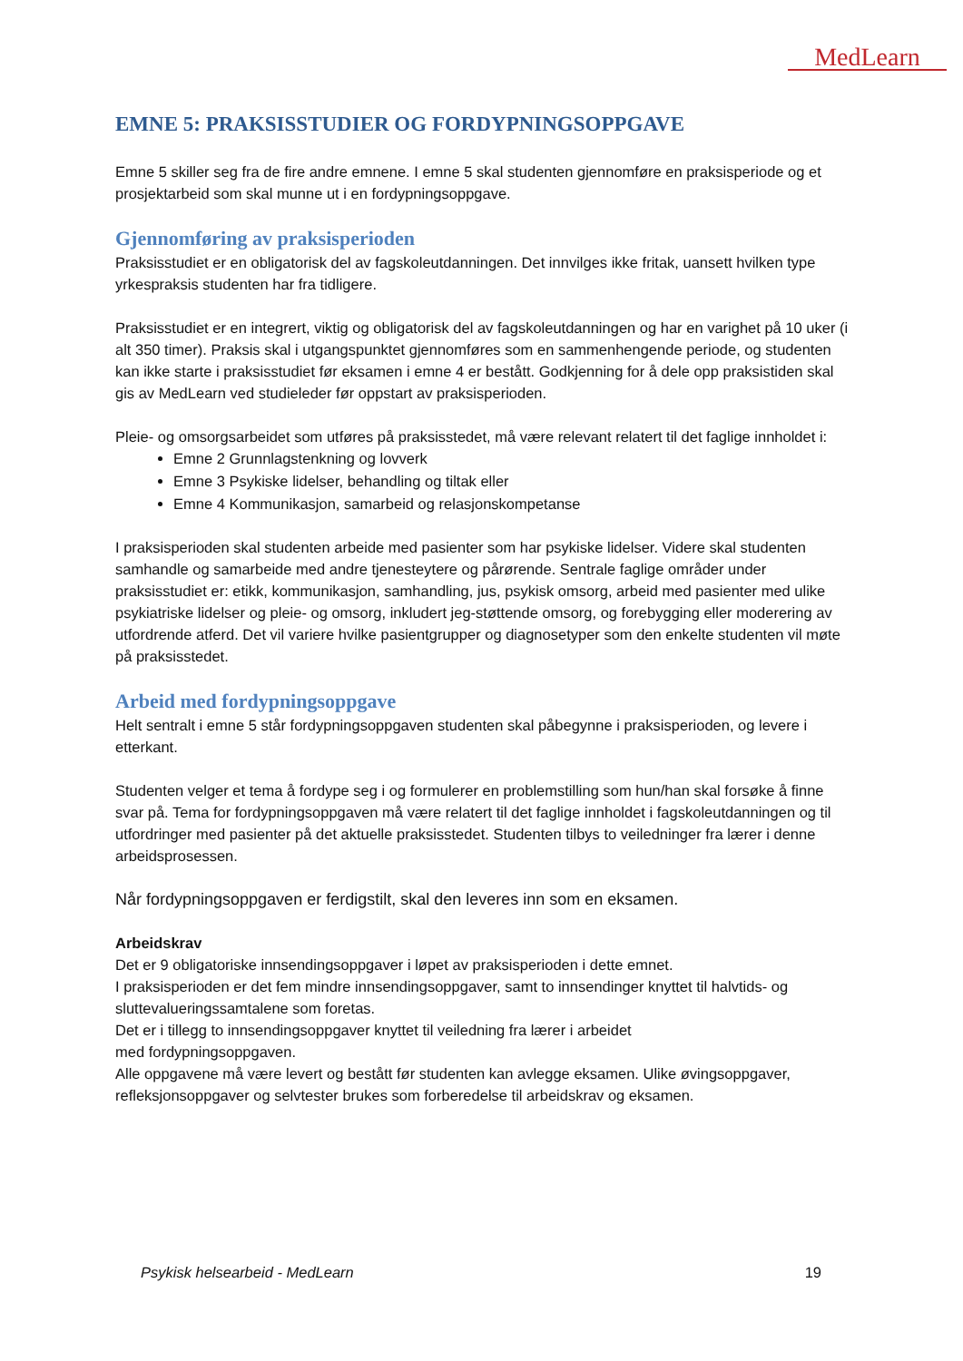MedLearn
EMNE 5: PRAKSISSTUDIER OG FORDYPNINGSOPPGAVE
Emne 5 skiller seg fra de fire andre emnene. I emne 5 skal studenten gjennomføre en praksisperiode og et prosjektarbeid som skal munne ut i en fordypningsoppgave.
Gjennomføring av praksisperioden
Praksisstudiet er en obligatorisk del av fagskoleutdanningen. Det innvilges ikke fritak, uansett hvilken type yrkespraksis studenten har fra tidligere.
Praksisstudiet er en integrert, viktig og obligatorisk del av fagskoleutdanningen og har en varighet på 10 uker (i alt 350 timer). Praksis skal i utgangspunktet gjennomføres som en sammenhengende periode, og studenten kan ikke starte i praksisstudiet før eksamen i emne 4 er bestått. Godkjenning for å dele opp praksistiden skal gis av MedLearn ved studieleder før oppstart av praksisperioden.
Pleie- og omsorgsarbeidet som utføres på praksisstedet, må være relevant relatert til det faglige innholdet i:
Emne 2 Grunnlagstenkning og lovverk
Emne 3 Psykiske lidelser, behandling og tiltak eller
Emne 4 Kommunikasjon, samarbeid og relasjonskompetanse
I praksisperioden skal studenten arbeide med pasienter som har psykiske lidelser. Videre skal studenten samhandle og samarbeide med andre tjenesteytere og pårørende. Sentrale faglige områder under praksisstudiet er: etikk, kommunikasjon, samhandling, jus, psykisk omsorg, arbeid med pasienter med ulike psykiatriske lidelser og pleie- og omsorg, inkludert jeg-støttende omsorg, og forebygging eller moderering av utfordrende atferd. Det vil variere hvilke pasientgrupper og diagnosetyper som den enkelte studenten vil møte på praksisstedet.
Arbeid med fordypningsoppgave
Helt sentralt i emne 5 står fordypningsoppgaven studenten skal påbegynne i praksisperioden, og levere i etterkant.
Studenten velger et tema å fordype seg i og formulerer en problemstilling som hun/han skal forsøke å finne svar på. Tema for fordypningsoppgaven må være relatert til det faglige innholdet i fagskoleutdanningen og til utfordringer med pasienter på det aktuelle praksisstedet. Studenten tilbys to veiledninger fra lærer i denne arbeidsprosessen.
Når fordypningsoppgaven er ferdigstilt, skal den leveres inn som en eksamen.
Arbeidskrav
Det er 9 obligatoriske innsendingsoppgaver i løpet av praksisperioden i dette emnet.
I praksisperioden er det fem mindre innsendingsoppgaver, samt to innsendinger knyttet til halvtids- og sluttevalueringssamtalene som foretas.
Det er i tillegg to innsendingsoppgaver knyttet til veiledning fra lærer i arbeidet
med fordypningsoppgaven.
Alle oppgavene må være levert og bestått før studenten kan avlegge eksamen. Ulike øvingsoppgaver, refleksjonsoppgaver og selvtester brukes som forberedelse til arbeidskrav og eksamen.
Psykisk helsearbeid - MedLearn 19